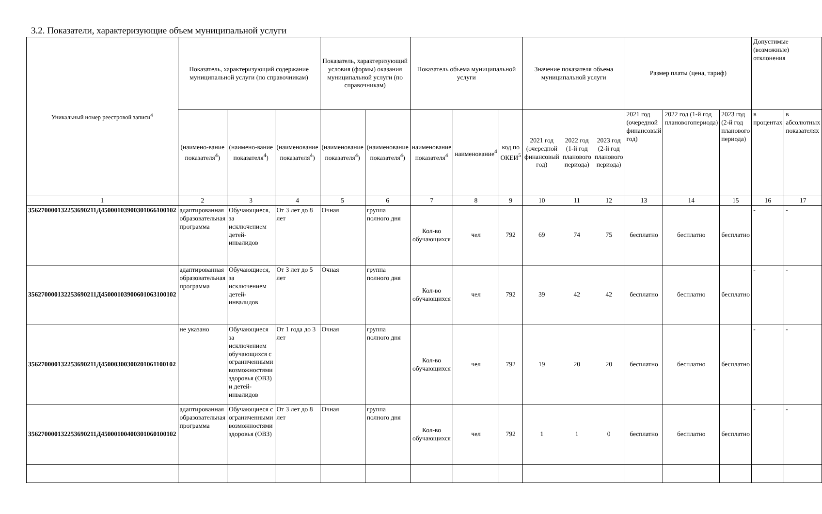3.2. Показатели, характеризующие объем муниципальной услуги
| Уникальный номер реестровой записи<sup>4</sup> | Показатель, характеризующий содержание муниципальной услуги (по справочникам) | | | Показатель, характеризующий условия (формы) оказания муниципальной услуги (по справочникам) | | Показатель объема муниципальной услуги | | | Значение показателя объема муниципальной услуги | | | Размер платы (цена, тариф) | | | Допустимые (возможные) отклонения | |
| --- | --- | --- | --- | --- | --- | --- | --- | --- | --- | --- | --- | --- | --- | --- | --- | --- |
| | (наимено-вание показателя<sup>4</sup>) | (наимено-вание показателя<sup>4</sup>) | (наименование показателя<sup>4</sup>) | (наименование показателя<sup>4</sup>) | (наименование показателя<sup>4</sup>) | наименование показателя<sup>4</sup> | наименование<sup>4</sup> | код по ОКЕИ<sup>5</sup> | 2021 год (очередной финансовый год) | 2022 год (1-й год планового периода) | 2023 год (2-й год планового периода) | 2021 год (очередной финансовый год) | 2022 год (1-й год плановогопериода) | 2023 год (2-й год планового периода) | в процентах | в абсолютных показателях |
| 1 | 2 | 3 | 4 | 5 | 6 | 7 | 8 | 9 | 10 | 11 | 12 | 13 | 14 | 15 | 16 | 17 |
| 356270000132253690211Д45000103900301066100102 | адаптированная образовательная программа | Обучающиеся, за исключением детей-инвалидов | От 3 лет до 8 лет | Очная | группа полного дня | Кол-во обучающихся | чел | 792 | 69 | 74 | 75 | бесплатно | бесплатно | бесплатно | - | - |
| 356270000132253690211Д45000103900601063100102 | адаптированная образовательная программа | Обучающиеся, за исключением детей-инвалидов | От 3 лет до 5 лет | Очная | группа полного дня | Кол-во обучающихся | чел | 792 | 39 | 42 | 42 | бесплатно | бесплатно | бесплатно | - | - |
| 356270000132253690211Д45000300300201061100102 | не указано | Обучающиеся за исключением обучающихся с ограниченными возможностями здоровья (ОВЗ) и детей-инвалидов | От 1 года до 3 лет | Очная | группа полного дня | Кол-во обучающихся | чел | 792 | 19 | 20 | 20 | бесплатно | бесплатно | бесплатно | - | - |
| 356270000132253690211Д45000100400301060100102 | адаптированная образовательная программа | Обучающиеся с ограниченными возможностями здоровья (ОВЗ) | От 3 лет до 8 лет | Очная | группа полного дня | Кол-во обучающихся | чел | 792 | 1 | 1 | 0 | бесплатно | бесплатно | бесплатно | - | - |